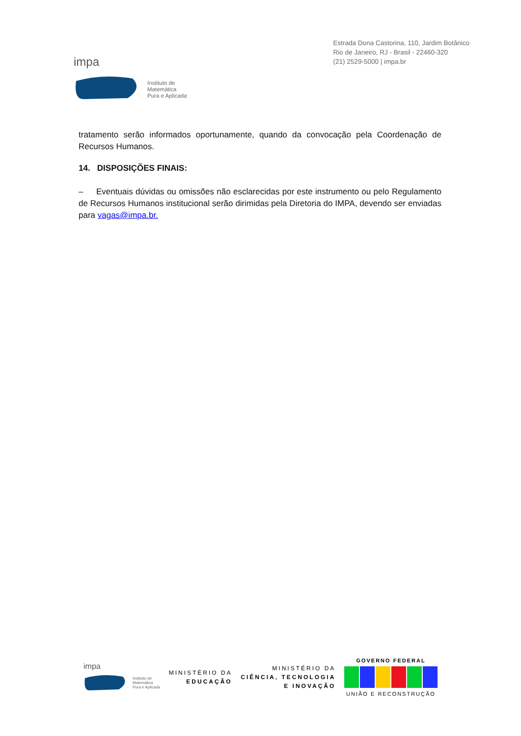impa
Instituto de
Matemática
Pura e Aplicada
Estrada Dona Castorina, 110, Jardim Botânico
Rio de Janeiro, RJ - Brasil - 22460-320
(21) 2529-5000 | impa.br
tratamento serão informados oportunamente, quando da convocação pela Coordenação de Recursos Humanos.
14. DISPOSIÇÕES FINAIS:
– Eventuais dúvidas ou omissões não esclarecidas por este instrumento ou pelo Regulamento de Recursos Humanos institucional serão dirimidas pela Diretoria do IMPA, devendo ser enviadas para vagas@impa.br.
impa
Instituto de
Matemática
Pura e Aplicada
MINISTÉRIO DA
EDUCAÇÃO
MINISTÉRIO DA
CIÊNCIA, TECNOLOGIA
E INOVAÇÃO
GOVERNO FEDERAL
UNIÃO E RECONSTRUÇÃO